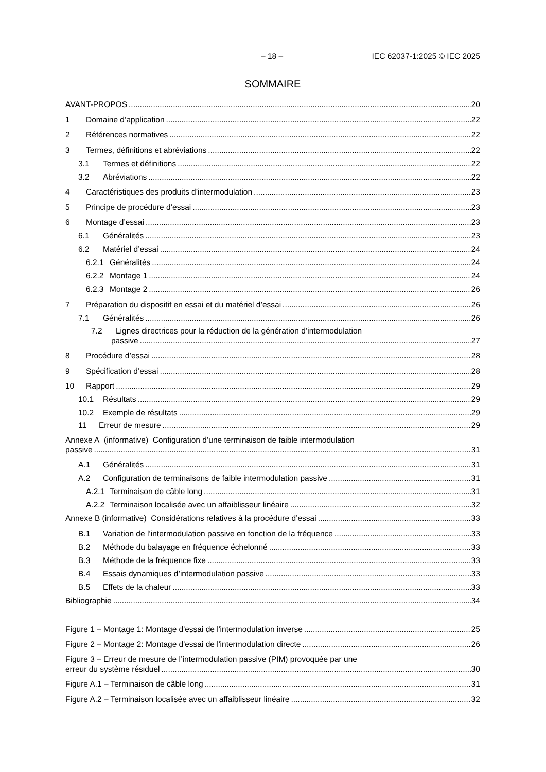– 18 – IEC 62037-1:2025 © IEC 2025
SOMMAIRE
AVANT-PROPOS 20
1 Domaine d’application 22
2 Références normatives 22
3 Termes, définitions et abréviations 22
3.1 Termes et définitions 22
3.2 Abréviations 22
4 Caractéristiques des produits d’intermodulation 23
5 Principe de procédure d’essai 23
6 Montage d’essai 23
6.1 Généralités 23
6.2 Matériel d’essai 24
6.2.1 Généralités 24
6.2.2 Montage 1 24
6.2.3 Montage 2 26
7 Préparation du dispositif en essai et du matériel d’essai 26
7.1 Généralités 26
7.2 Lignes directrices pour la réduction de la génération d’intermodulation
passive 27
8 Procédure d’essai 28
9 Spécification d’essai 28
10 Rapport 29
10.1 Résultats 29
10.2 Exemple de résultats 29
11 Erreur de mesure 29
Annexe A (informative) Configuration d’une terminaison de faible intermodulation
passive 31
A.1 Généralités 31
A.2 Configuration de terminaisons de faible intermodulation passive 31
A.2.1 Terminaison de câble long 31
A.2.2 Terminaison localisée avec un affaiblisseur linéaire 32
Annexe B (informative) Considérations relatives à la procédure d’essai 33
B.1 Variation de l’intermodulation passive en fonction de la fréquence 33
B.2 Méthode du balayage en fréquence échelonné 33
B.3 Méthode de la fréquence fixe 33
B.4 Essais dynamiques d’intermodulation passive 33
B.5 Effets de la chaleur 33
Bibliographie 34
Figure 1 – Montage 1: Montage d'essai de l'intermodulation inverse 25
Figure 2 – Montage 2: Montage d'essai de l'intermodulation directe 26
Figure 3 – Erreur de mesure de l’intermodulation passive (PIM) provoquée par une
erreur du système résiduel 30
Figure A.1 – Terminaison de câble long 31
Figure A.2 – Terminaison localisée avec un affaiblisseur linéaire 32